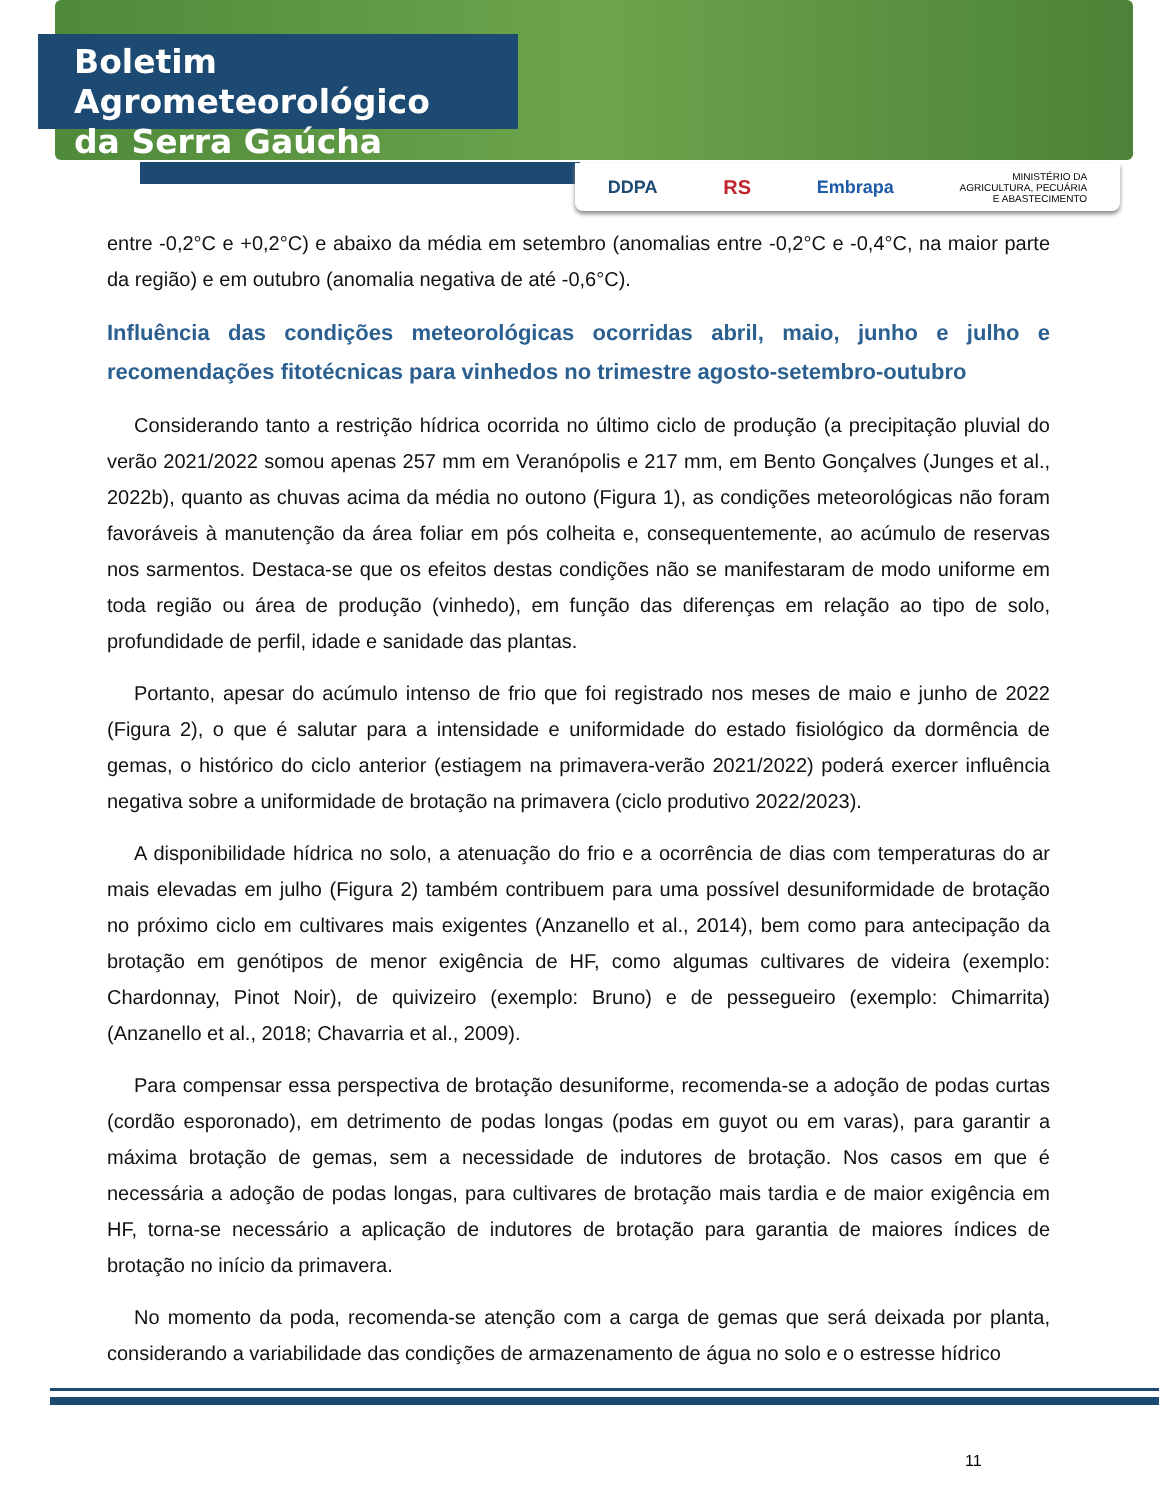Boletim Agrometeorológico
da Serra Gaúcha
DDPA RS Embrapa MINISTÉRIO DA
AGRICULTURA, PECUÁRIA
E ABASTECIMENTO
entre -0,2°C e +0,2°C) e abaixo da média em setembro (anomalias entre -0,2°C e -0,4°C, na maior parte da região) e em outubro (anomalia negativa de até -0,6°C).
Influência das condições meteorológicas ocorridas abril, maio, junho e julho e recomendações fitotécnicas para vinhedos no trimestre agosto-setembro-outubro
Considerando tanto a restrição hídrica ocorrida no último ciclo de produção (a precipitação pluvial do verão 2021/2022 somou apenas 257 mm em Veranópolis e 217 mm, em Bento Gonçalves (Junges et al., 2022b), quanto as chuvas acima da média no outono (Figura 1), as condições meteorológicas não foram favoráveis à manutenção da área foliar em pós colheita e, consequentemente, ao acúmulo de reservas nos sarmentos. Destaca-se que os efeitos destas condições não se manifestaram de modo uniforme em toda região ou área de produção (vinhedo), em função das diferenças em relação ao tipo de solo, profundidade de perfil, idade e sanidade das plantas.
Portanto, apesar do acúmulo intenso de frio que foi registrado nos meses de maio e junho de 2022 (Figura 2), o que é salutar para a intensidade e uniformidade do estado fisiológico da dormência de gemas, o histórico do ciclo anterior (estiagem na primavera-verão 2021/2022) poderá exercer influência negativa sobre a uniformidade de brotação na primavera (ciclo produtivo 2022/2023).
A disponibilidade hídrica no solo, a atenuação do frio e a ocorrência de dias com temperaturas do ar mais elevadas em julho (Figura 2) também contribuem para uma possível desuniformidade de brotação no próximo ciclo em cultivares mais exigentes (Anzanello et al., 2014), bem como para antecipação da brotação em genótipos de menor exigência de HF, como algumas cultivares de videira (exemplo: Chardonnay, Pinot Noir), de quivizeiro (exemplo: Bruno) e de pessegueiro (exemplo: Chimarrita) (Anzanello et al., 2018; Chavarria et al., 2009).
Para compensar essa perspectiva de brotação desuniforme, recomenda-se a adoção de podas curtas (cordão esporonado), em detrimento de podas longas (podas em guyot ou em varas), para garantir a máxima brotação de gemas, sem a necessidade de indutores de brotação. Nos casos em que é necessária a adoção de podas longas, para cultivares de brotação mais tardia e de maior exigência em HF, torna-se necessário a aplicação de indutores de brotação para garantia de maiores índices de brotação no início da primavera.
No momento da poda, recomenda-se atenção com a carga de gemas que será deixada por planta, considerando a variabilidade das condições de armazenamento de água no solo e o estresse hídrico
11